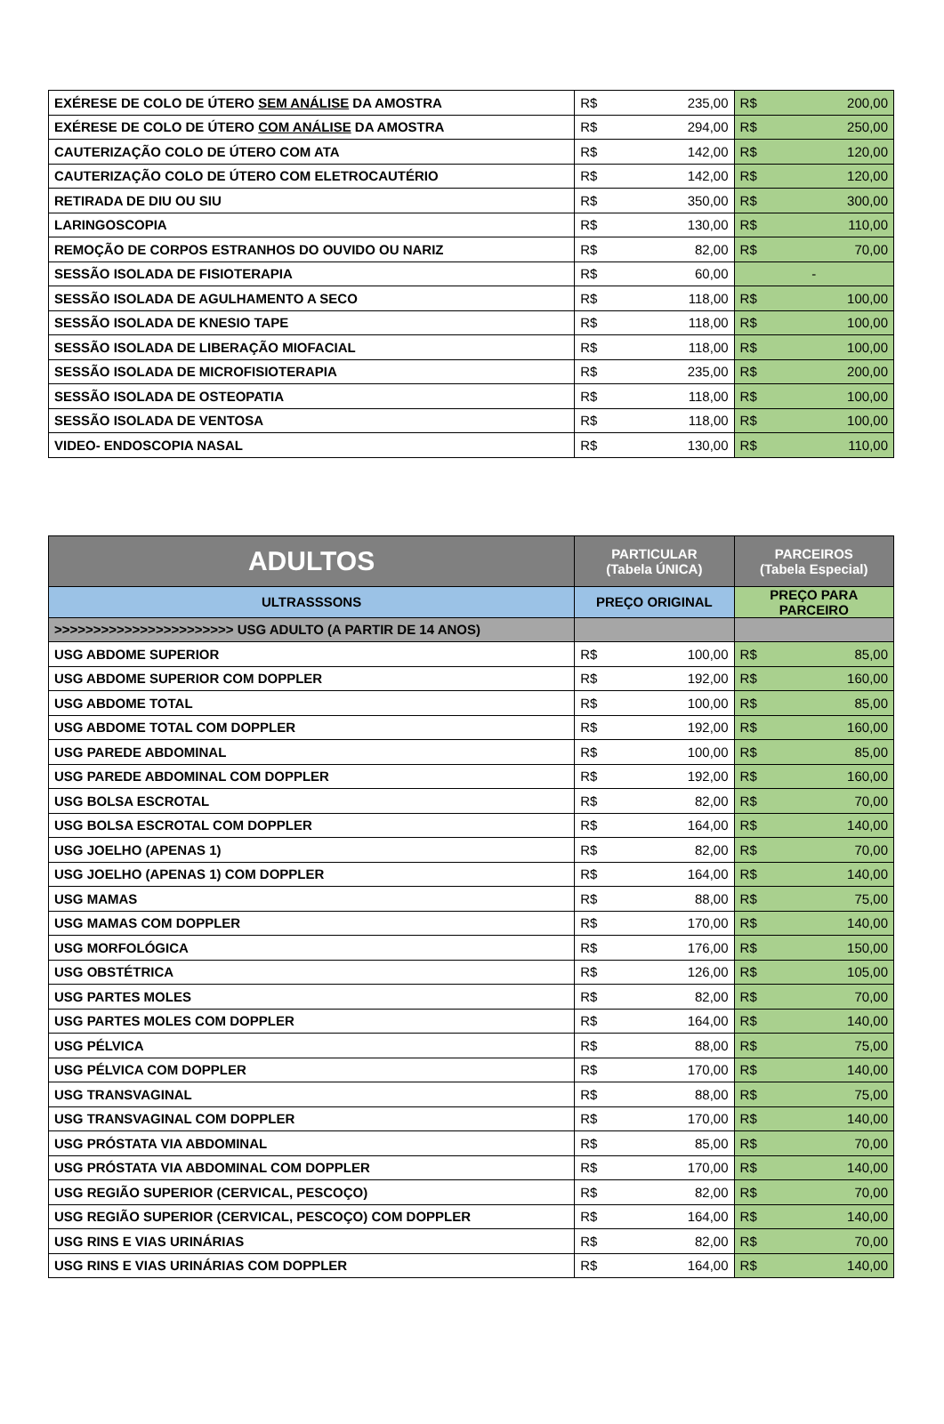| EXÉRESE DE COLO DE ÚTERO SEM ANÁLISE DA AMOSTRA | R$ | 235,00 | R$ | 200,00 |
| EXÉRESE DE COLO DE ÚTERO COM ANÁLISE DA AMOSTRA | R$ | 294,00 | R$ | 250,00 |
| CAUTERIZAÇÃO COLO DE ÚTERO COM ATA | R$ | 142,00 | R$ | 120,00 |
| CAUTERIZAÇÃO COLO DE ÚTERO COM ELETROCAUTÉRIO | R$ | 142,00 | R$ | 120,00 |
| RETIRADA DE DIU OU SIU | R$ | 350,00 | R$ | 300,00 |
| LARINGOSCOPIA | R$ | 130,00 | R$ | 110,00 |
| REMOÇÃO DE CORPOS ESTRANHOS DO OUVIDO OU NARIZ | R$ | 82,00 | R$ | 70,00 |
| SESSÃO ISOLADA DE FISIOTERAPIA | R$ | 60,00 | - | |
| SESSÃO ISOLADA DE AGULHAMENTO A SECO | R$ | 118,00 | R$ | 100,00 |
| SESSÃO ISOLADA DE KNESIO TAPE | R$ | 118,00 | R$ | 100,00 |
| SESSÃO ISOLADA DE LIBERAÇÃO MIOFACIAL | R$ | 118,00 | R$ | 100,00 |
| SESSÃO ISOLADA DE MICROFISIOTERAPIA | R$ | 235,00 | R$ | 200,00 |
| SESSÃO ISOLADA DE OSTEOPATIA | R$ | 118,00 | R$ | 100,00 |
| SESSÃO ISOLADA DE VENTOSA | R$ | 118,00 | R$ | 100,00 |
| VIDEO- ENDOSCOPIA NASAL | R$ | 130,00 | R$ | 110,00 |
| ADULTOS | PARTICULAR (Tabela ÚNICA) | | PARCEIROS (Tabela Especial) | |
| --- | --- | --- | --- | --- |
| ULTRASSSONS | PREÇO ORIGINAL | | PREÇO PARA PARCEIRO | |
| >>>>>>>>>>>>>>>>>>>>>>> USG ADULTO (A PARTIR DE 14 ANOS) | | | | |
| USG ABDOME SUPERIOR | R$ | 100,00 | R$ | 85,00 |
| USG ABDOME SUPERIOR COM DOPPLER | R$ | 192,00 | R$ | 160,00 |
| USG ABDOME TOTAL | R$ | 100,00 | R$ | 85,00 |
| USG ABDOME TOTAL COM DOPPLER | R$ | 192,00 | R$ | 160,00 |
| USG PAREDE ABDOMINAL | R$ | 100,00 | R$ | 85,00 |
| USG PAREDE ABDOMINAL COM DOPPLER | R$ | 192,00 | R$ | 160,00 |
| USG BOLSA ESCROTAL | R$ | 82,00 | R$ | 70,00 |
| USG BOLSA ESCROTAL COM DOPPLER | R$ | 164,00 | R$ | 140,00 |
| USG JOELHO (APENAS 1) | R$ | 82,00 | R$ | 70,00 |
| USG JOELHO (APENAS 1) COM DOPPLER | R$ | 164,00 | R$ | 140,00 |
| USG MAMAS | R$ | 88,00 | R$ | 75,00 |
| USG MAMAS COM DOPPLER | R$ | 170,00 | R$ | 140,00 |
| USG MORFOLÓGICA | R$ | 176,00 | R$ | 150,00 |
| USG OBSTÉTRICA | R$ | 126,00 | R$ | 105,00 |
| USG PARTES MOLES | R$ | 82,00 | R$ | 70,00 |
| USG PARTES MOLES COM DOPPLER | R$ | 164,00 | R$ | 140,00 |
| USG PÉLVICA | R$ | 88,00 | R$ | 75,00 |
| USG PÉLVICA COM DOPPLER | R$ | 170,00 | R$ | 140,00 |
| USG TRANSVAGINAL | R$ | 88,00 | R$ | 75,00 |
| USG TRANSVAGINAL COM DOPPLER | R$ | 170,00 | R$ | 140,00 |
| USG PRÓSTATA VIA ABDOMINAL | R$ | 85,00 | R$ | 70,00 |
| USG PRÓSTATA VIA ABDOMINAL COM DOPPLER | R$ | 170,00 | R$ | 140,00 |
| USG REGIÃO SUPERIOR (CERVICAL, PESCOÇO) | R$ | 82,00 | R$ | 70,00 |
| USG REGIÃO SUPERIOR (CERVICAL, PESCOÇO) COM DOPPLER | R$ | 164,00 | R$ | 140,00 |
| USG RINS E VIAS URINÁRIAS | R$ | 82,00 | R$ | 70,00 |
| USG RINS E VIAS URINÁRIAS COM DOPPLER | R$ | 164,00 | R$ | 140,00 |